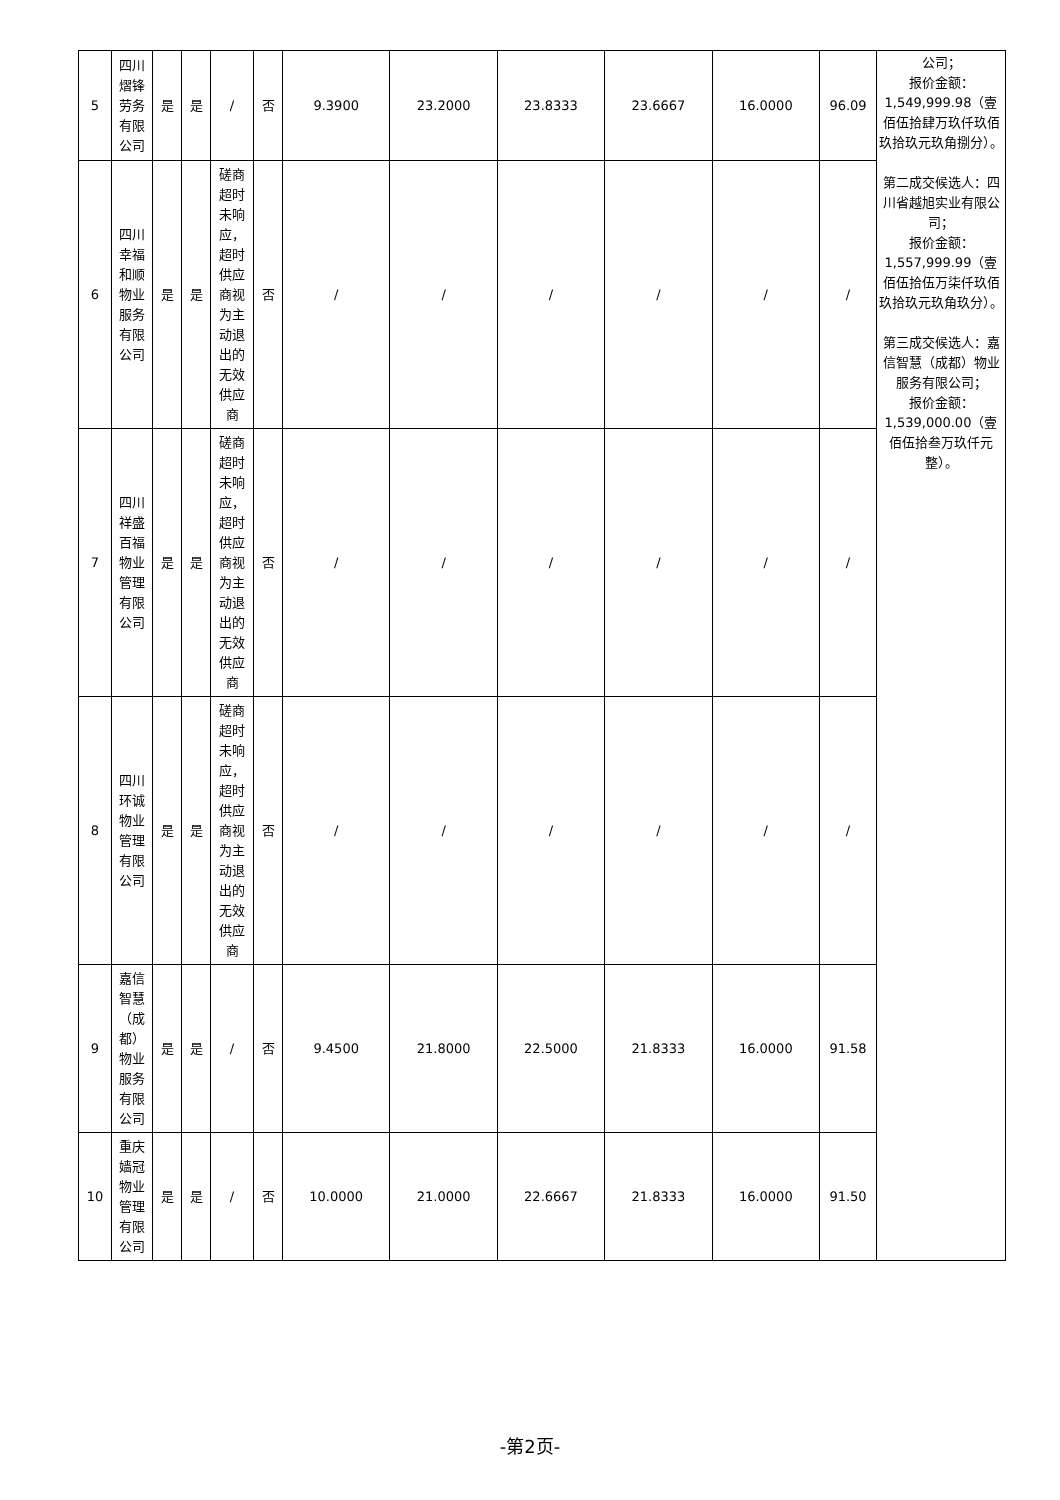| 5 | 四川熠锋劳务有限公司 | 是 | 是 | / | 否 | 9.3900 | 23.2000 | 23.8333 | 23.6667 | 16.0000 | 96.09 | 公司； 报价金额： 1,549,999.98（壹佰伍拾肆万玖仟玖佰玖拾玖元玖角捌分）。 第二成交候选人：四川省越旭实业有限公司； 报价金额： 1,557,999.99（壹佰伍拾伍万柒仟玖佰玖拾玖元玖角玖分）。 第三成交候选人：嘉信智慧（成都）物业服务有限公司； 报价金额： 1,539,000.00（壹佰伍拾叁万玖仟元整）。 |
| 6 | 四川幸福和顺物业服务有限公司 | 是 | 是 | 磋商超时未响应，超时供应商视为主动退出的无效供应商 | 否 | / | / | / | / | / | / | |
| 7 | 四川祥盛百福物业管理有限公司 | 是 | 是 | 磋商超时未响应，超时供应商视为主动退出的无效供应商 | 否 | / | / | / | / | / | / | |
| 8 | 四川环诚物业管理有限公司 | 是 | 是 | 磋商超时未响应，超时供应商视为主动退出的无效供应商 | 否 | / | / | / | / | / | / | |
| 9 | 嘉信智慧（成都）物业服务有限公司 | 是 | 是 | / | 否 | 9.4500 | 21.8000 | 22.5000 | 21.8333 | 16.0000 | 91.58 | |
| 10 | 重庆嫱冠物业管理有限公司 | 是 | 是 | / | 否 | 10.0000 | 21.0000 | 22.6667 | 21.8333 | 16.0000 | 91.50 | |
-第2页-